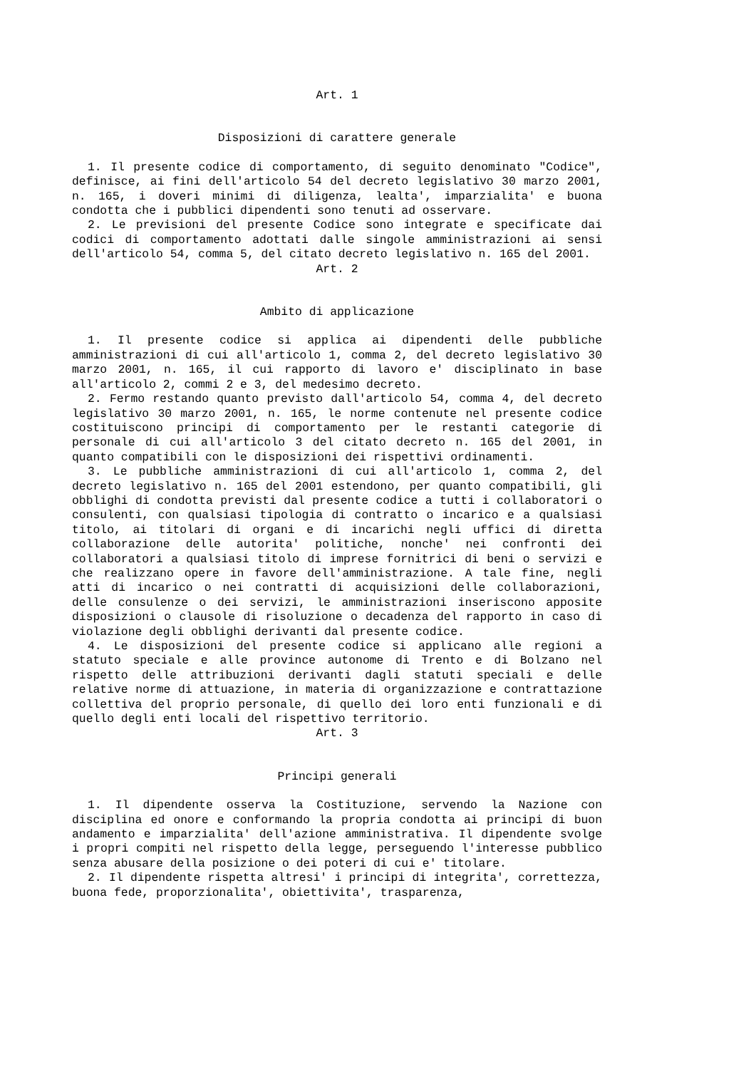Art. 1
Disposizioni di carattere generale
1. Il presente codice di comportamento, di seguito denominato "Codice", definisce, ai fini dell'articolo 54 del decreto legislativo 30 marzo 2001, n. 165, i doveri minimi di diligenza, lealta', imparzialita' e buona condotta che i pubblici dipendenti sono tenuti ad osservare.
2. Le previsioni del presente Codice sono integrate e specificate dai codici di comportamento adottati dalle singole amministrazioni ai sensi dell'articolo 54, comma 5, del citato decreto legislativo n. 165 del 2001.
Art. 2
Ambito di applicazione
1. Il presente codice si applica ai dipendenti delle pubbliche amministrazioni di cui all'articolo 1, comma 2, del decreto legislativo 30 marzo 2001, n. 165, il cui rapporto di lavoro e' disciplinato in base all'articolo 2, commi 2 e 3, del medesimo decreto.
2. Fermo restando quanto previsto dall'articolo 54, comma 4, del decreto legislativo 30 marzo 2001, n. 165, le norme contenute nel presente codice costituiscono principi di comportamento per le restanti categorie di personale di cui all'articolo 3 del citato decreto n. 165 del 2001, in quanto compatibili con le disposizioni dei rispettivi ordinamenti.
3. Le pubbliche amministrazioni di cui all'articolo 1, comma 2, del decreto legislativo n. 165 del 2001 estendono, per quanto compatibili, gli obblighi di condotta previsti dal presente codice a tutti i collaboratori o consulenti, con qualsiasi tipologia di contratto o incarico e a qualsiasi titolo, ai titolari di organi e di incarichi negli uffici di diretta collaborazione delle autorita' politiche, nonche' nei confronti dei collaboratori a qualsiasi titolo di imprese fornitrici di beni o servizi e che realizzano opere in favore dell'amministrazione. A tale fine, negli atti di incarico o nei contratti di acquisizioni delle collaborazioni, delle consulenze o dei servizi, le amministrazioni inseriscono apposite disposizioni o clausole di risoluzione o decadenza del rapporto in caso di violazione degli obblighi derivanti dal presente codice.
4. Le disposizioni del presente codice si applicano alle regioni a statuto speciale e alle province autonome di Trento e di Bolzano nel rispetto delle attribuzioni derivanti dagli statuti speciali e delle relative norme di attuazione, in materia di organizzazione e contrattazione collettiva del proprio personale, di quello dei loro enti funzionali e di quello degli enti locali del rispettivo territorio.
Art. 3
Principi generali
1. Il dipendente osserva la Costituzione, servendo la Nazione con disciplina ed onore e conformando la propria condotta ai principi di buon andamento e imparzialita' dell'azione amministrativa. Il dipendente svolge i propri compiti nel rispetto della legge, perseguendo l'interesse pubblico senza abusare della posizione o dei poteri di cui e' titolare.
2. Il dipendente rispetta altresi' i principi di integrita', correttezza, buona fede, proporzionalita', obiettivita', trasparenza,